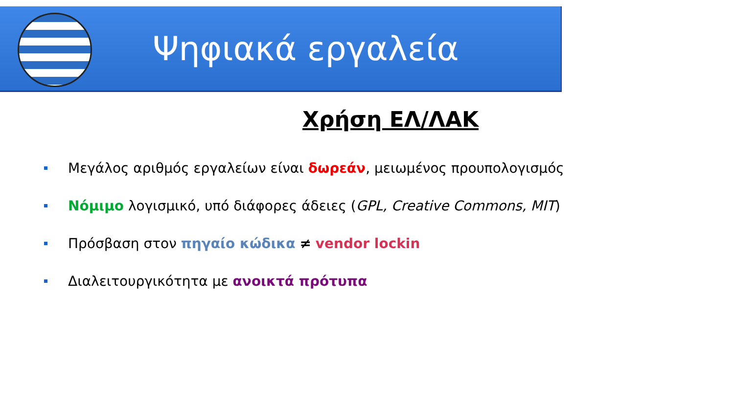Ψηφιακά εργαλεία
Χρήση ΕΛ/ΛΑΚ
Μεγάλος αριθμός εργαλείων είναι δωρεάν, μειωμένος προυπολογισμός
Νόμιμο λογισμικό, υπό διάφορες άδειες (GPL, Creative Commons, MIT)
Πρόσβαση στον πηγαίο κώδικα ≠ vendor lockin
Διαλειτουργικότητα με ανοικτά πρότυπα